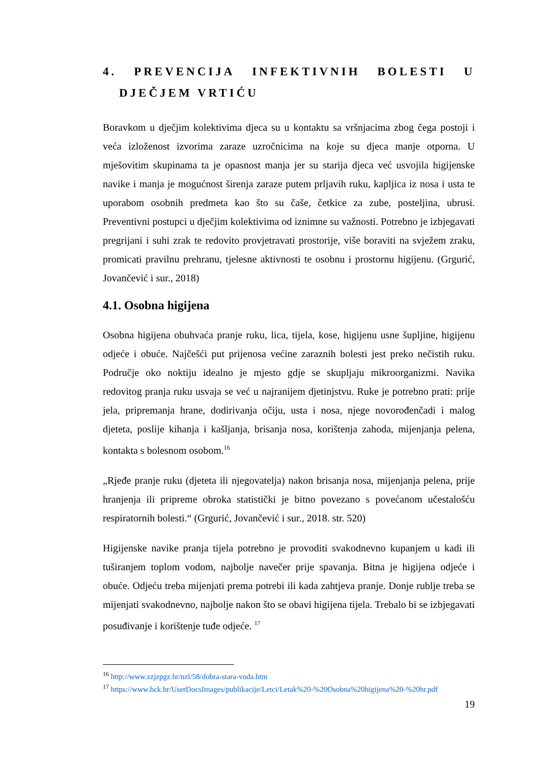4. PREVENCIJA INFEKTIVNIH BOLESTI U
DJEČJEM VRTIĆU
Boravkom u dječjim kolektivima djeca su u kontaktu sa vršnjacima zbog čega postoji i veća izloženost izvorima zaraze uzročnicima na koje su djeca manje otporna. U mješovitim skupinama ta je opasnost manja jer su starija djeca već usvojila higijenske navike i manja je mogućnost širenja zaraze putem prljavih ruku, kapljica iz nosa i usta te uporabom osobnih predmeta kao što su čaše, četkice za zube, posteljina, ubrusi. Preventivni postupci u dječjim kolektivima od iznimne su važnosti. Potrebno je izbjegavati pregrijani i suhi zrak te redovito provjetravati prostorije, više boraviti na svježem zraku, promicati pravilnu prehranu, tjelesne aktivnosti te osobnu i prostornu higijenu. (Grgurić, Jovančević i sur., 2018)
4.1. Osobna higijena
Osobna higijena obuhvaća pranje ruku, lica, tijela, kose, higijenu usne šupljine, higijenu odjeće i obuće. Najčešći put prijenosa većine zaraznih bolesti jest preko nečistih ruku. Područje oko noktiju idealno je mjesto gdje se skupljaju mikroorganizmi. Navika redovitog pranja ruku usvaja se već u najranijem djetinjstvu. Ruke je potrebno prati: prije jela, pripremanja hrane, dodirivanja očiju, usta i nosa, njege novorođenčadi i malog djeteta, poslije kihanja i kašljanja, brisanja nosa, korištenja zahoda, mijenjanja pelena, kontakta s bolesnom osobom.<sup>16</sup>
„Rjeđe pranje ruku (djeteta ili njegovatelja) nakon brisanja nosa, mijenjanja pelena, prije hranjenja ili pripreme obroka statistički je bitno povezano s povećanom učestalošću respiratornih bolesti.“ (Grgurić, Jovančević i sur., 2018. str. 520)
Higijenske navike pranja tijela potrebno je provoditi svakodnevno kupanjem u kadi ili tuširanjem toplom vodom, najbolje navečer prije spavanja. Bitna je higijena odjeće i obuće. Odjeću treba mijenjati prema potrebi ili kada zahtjeva pranje. Donje rublje treba se mijenjati svakodnevno, najbolje nakon što se obavi higijena tijela. Trebalo bi se izbjegavati posuđivanje i korištenje tuđe odjeće. <sup>17</sup>
<sup>16</sup> http://www.zzjzpgz.hr/nzl/58/dobra-stara-voda.htm
<sup>17</sup> https://www.hck.hr/UserDocsImages/publikacije/Letci/Letak%20-%20Osobna%20higijena%20-%20hr.pdf
19